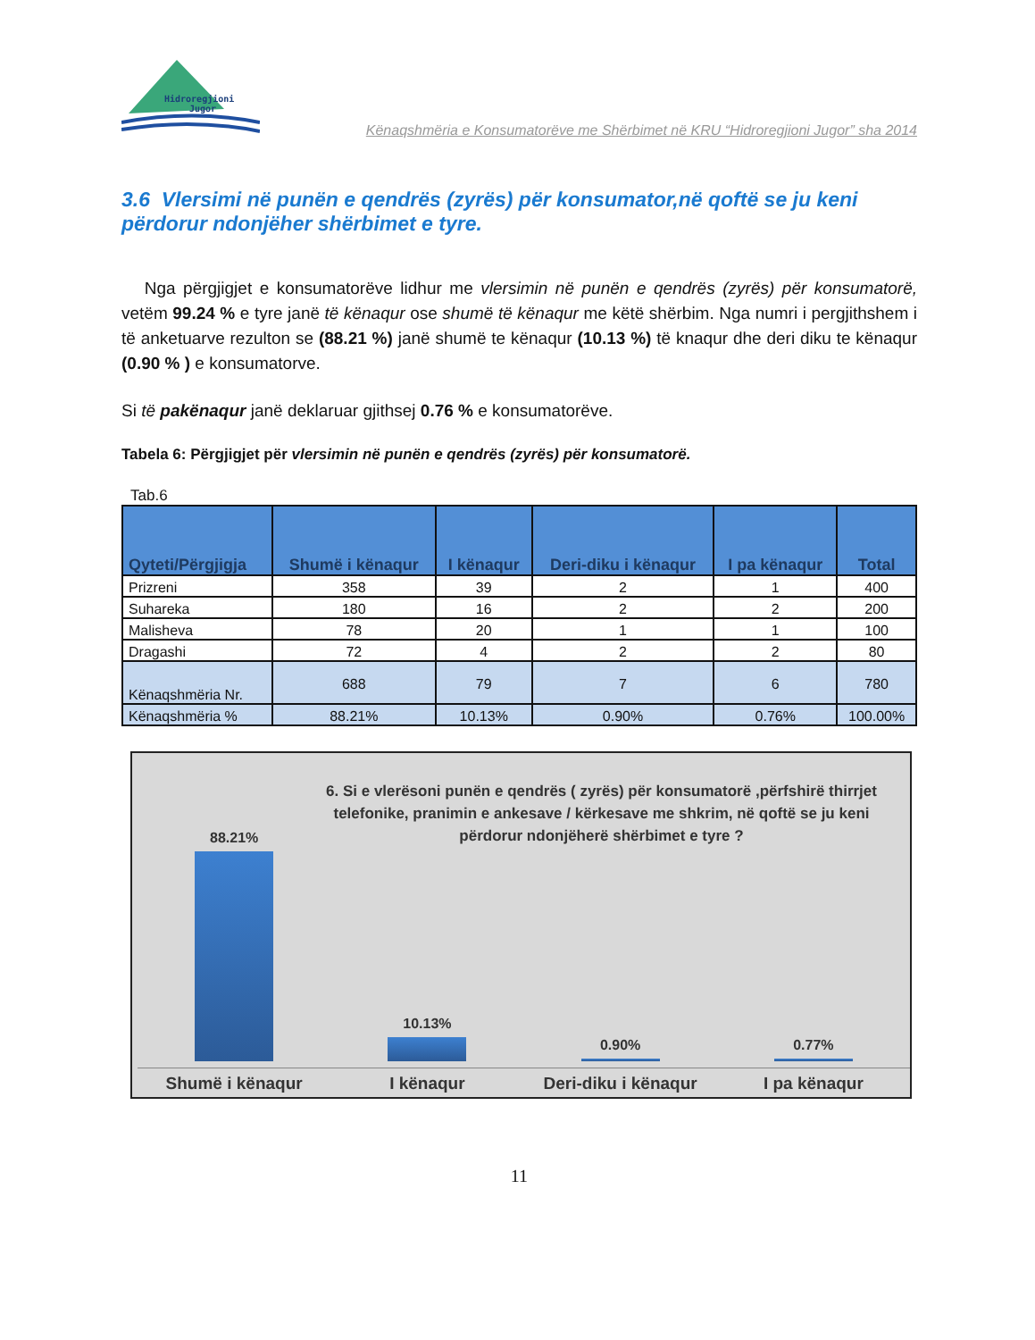Hidroregjioni
Jugor
Kënaqshmëria e Konsumatorëve me Shërbimet në KRU “Hidroregjioni Jugor” sha 2014
3.6 Vlersimi në punën e qendrës (zyrës) për konsumator,në qoftë se ju keni përdorur ndonjëher shërbimet e tyre.
Nga përgjigjet e konsumatorëve lidhur me vlersimin në punën e qendrës (zyrës) për konsumatorë, vetëm 99.24 % e tyre janë të kënaqur ose shumë të kënaqur me këtë shërbim. Nga numri i pergjithshem i të anketuarve rezulton se (88.21 %) janë shumë te kënaqur (10.13 %) të knaqur dhe deri diku te kënaqur (0.90 % ) e konsumatorve.
Si të pakënaqur janë deklaruar gjithsej 0.76 % e konsumatorëve.
Tabela 6: Përgjigjet për vlersimin në punën e qendrës (zyrës) për konsumatorë.
Tab.6
| Qyteti/Përgjigja | Shumë i kënaqur | I kënaqur | Deri-diku i kënaqur | I pa kënaqur | Total |
| --- | --- | --- | --- | --- | --- |
| Prizreni | 358 | 39 | 2 | 1 | 400 |
| Suhareka | 180 | 16 | 2 | 2 | 200 |
| Malisheva | 78 | 20 | 1 | 1 | 100 |
| Dragashi | 72 | 4 | 2 | 2 | 80 |
| Kënaqshmëria Nr. | 688 | 79 | 7 | 6 | 780 |
| Kënaqshmëria % | 88.21% | 10.13% | 0.90% | 0.76% | 100.00% |
6. Si e vlerësoni punën e qendrës ( zyrës) për konsumatorë ,përfshirë thirrjet telefonike, pranimin e ankesave / kërkesave me shkrim, në qoftë se ju keni përdorur ndonjëherë shërbimet e tyre ?
88.21%
10.13%
0.90%
0.77%
Shumë i kënaqur I kënaqur Deri-diku i kënaqur I pa kënaqur
11